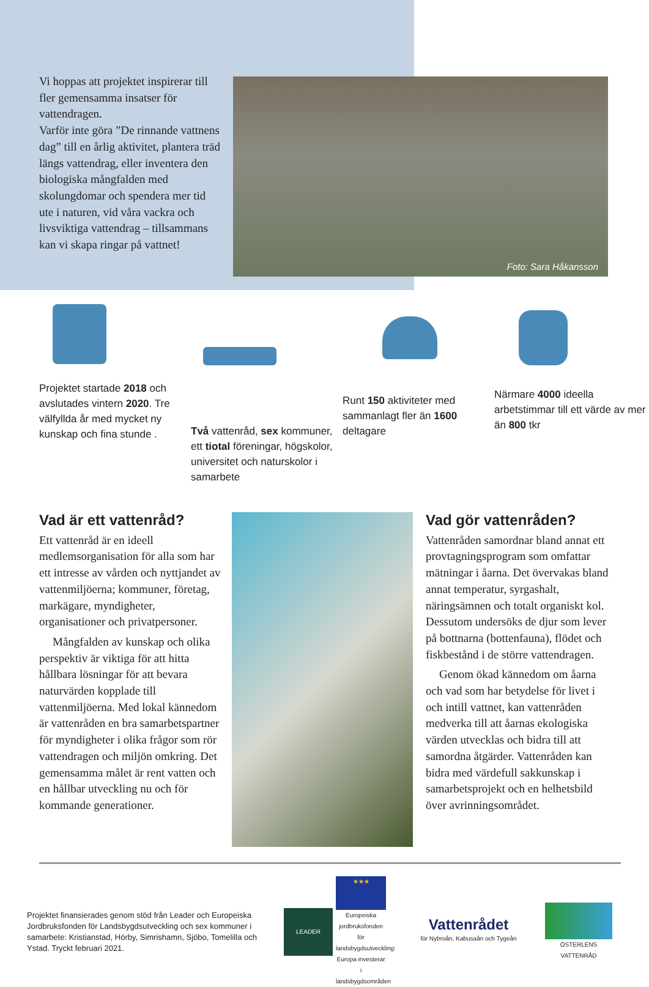Vi hoppas att projektet inspirerar till fler gemensamma insatser för vattendragen.
Varför inte göra ”De rinnande vattnens dag” till en årlig aktivitet, plantera träd längs vattendrag, eller inventera den biologiska mångfalden med skolungdomar och spendera mer tid ute i naturen, vid våra vackra och livsviktiga vattendrag – tillsammans kan vi skapa ringar på vattnet!
Foto: Sara Håkansson
Projektet startade 2018 och avslutades vintern 2020. Tre välfyllda år med mycket ny kunskap och fina stunde .
Två vattenråd, sex kommuner, ett tiotal föreningar, högskolor, universitet och naturskolor i samarbete
Runt 150 aktiviteter med sammanlagt fler än 1600 deltagare
Närmare 4000 ideella arbetstimmar till ett värde av mer än 800 tkr
Vad är ett vattenråd?
Ett vattenråd är en ideell medlemsorganisation för alla som har ett intresse av vården och nyttjandet av vattenmiljöerna; kommuner, företag, markägare, myndigheter, organisationer och privatpersoner.
Mångfalden av kunskap och olika perspektiv är viktiga för att hitta hållbara lösningar för att bevara naturvärden kopplade till vattenmiljöerna. Med lokal kännedom är vattenråden en bra samarbetspartner för myndigheter i olika frågor som rör vattendragen och miljön omkring. Det gemensamma målet är rent vatten och en hållbar utveckling nu och för kommande generationer.
Vad gör vattenråden?
Vattenråden samordnar bland annat ett provtagningsprogram som omfattar mätningar i åarna. Det övervakas bland annat temperatur, syrgashalt, näringsämnen och totalt organiskt kol. Dessutom undersöks de djur som lever på bottnarna (bottenfauna), flödet och fiskbestånd i de större vattendragen.
Genom ökad kännedom om åarna och vad som har betydelse för livet i och intill vattnet, kan vattenråden medverka till att åarnas ekologiska värden utvecklas och bidra till att samordna åtgärder. Vattenråden kan bidra med värdefull sakkunskap i samarbetsprojekt och en helhetsbild över avrinningsområdet.
Projektet finansierades genom stöd från Leader och Europeiska Jordbruksfonden för Landsbygdsutveckling och sex kommuner i samarbete: Kristianstad, Hörby, Simrishamn, Sjöbo, Tomelilla och Ystad. Tryckt februari 2021.
LEADER
★★★
Europeiska jordbruksfonden för landsbygdsutveckling: Europa investerar i landsbygdsområden
Vattenrådet
för Nybroån, Kabusaån och Tygeån
ÖSTERLENS VATTENRÅD